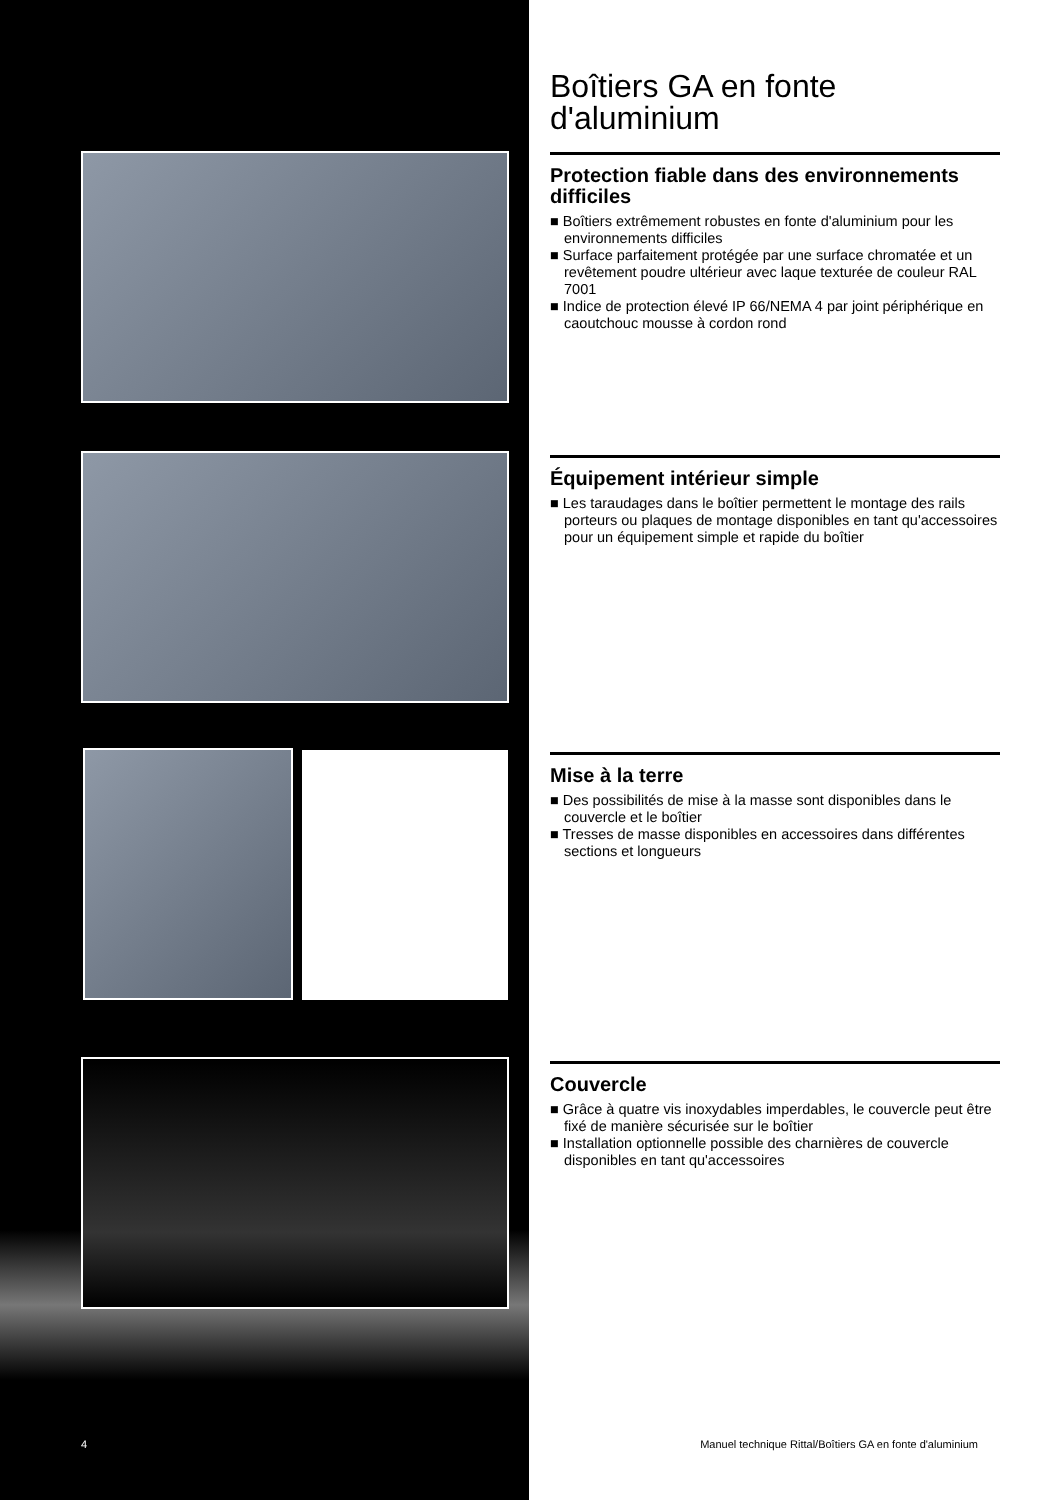Boîtiers GA en fonte d'aluminium
Protection fiable dans des environnements difficiles
■ Boîtiers extrêmement robustes en fonte d'aluminium pour les environnements difficiles
■ Surface parfaitement protégée par une surface chromatée et un revêtement poudre ultérieur avec laque texturée de couleur RAL 7001
■ Indice de protection élevé IP 66/NEMA 4 par joint périphérique en caoutchouc mousse à cordon rond
Équipement intérieur simple
■ Les taraudages dans le boîtier permettent le montage des rails porteurs ou plaques de montage disponibles en tant qu'accessoires pour un équipement simple et rapide du boîtier
Mise à la terre
■ Des possibilités de mise à la masse sont disponibles dans le couvercle et le boîtier
■ Tresses de masse disponibles en accessoires dans différentes sections et longueurs
Couvercle
■ Grâce à quatre vis inoxydables imperdables, le couvercle peut être fixé de manière sécurisée sur le boîtier
■ Installation optionnelle possible des charnières de couvercle disponibles en tant qu'accessoires
4
Manuel technique Rittal/Boîtiers GA en fonte d'aluminium